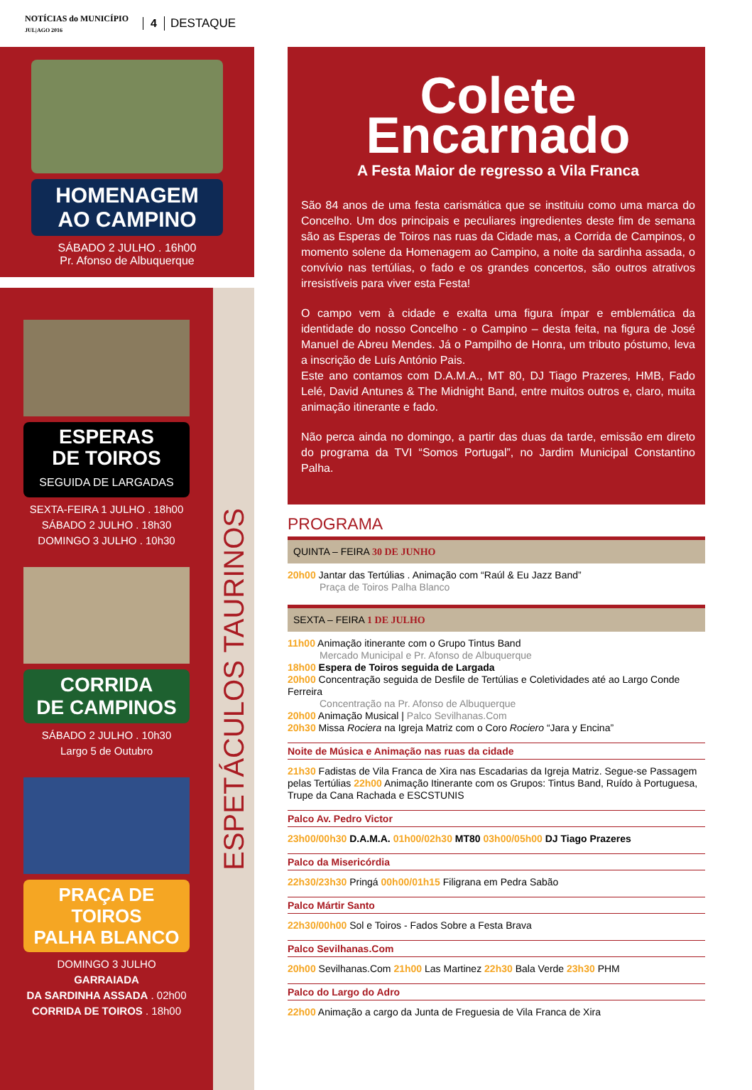NOTÍCIAS do MUNICÍPIO
JUL|AGO 2016
4 DESTAQUE
HOMENAGEM
AO CAMPINO
SÁBADO 2 JULHO . 16h00
Pr. Afonso de Albuquerque
ESPETÁCULOS TAURINOS
ESPERAS
DE TOIROS
SEGUIDA DE LARGADAS
SEXTA-FEIRA 1 JULHO . 18h00
SÁBADO 2 JULHO . 18h30
DOMINGO 3 JULHO . 10h30
CORRIDA
DE CAMPINOS
SÁBADO 2 JULHO . 10h30
Largo 5 de Outubro
PRAÇA DE TOIROS
PALHA BLANCO
DOMINGO 3 JULHO
GARRAIADA
DA SARDINHA ASSADA . 02h00
CORRIDA DE TOIROS . 18h00
Colete
Encarnado
A Festa Maior de regresso a Vila Franca
São 84 anos de uma festa carismática que se instituiu como uma marca do Concelho. Um dos principais e peculiares ingredientes deste fim de semana são as Esperas de Toiros nas ruas da Cidade mas, a Corrida de Campinos, o momento solene da Homenagem ao Campino, a noite da sardinha assada, o convívio nas tertúlias, o fado e os grandes concertos, são outros atrativos irresistíveis para viver esta Festa!
O campo vem à cidade e exalta uma figura ímpar e emblemática da identidade do nosso Concelho - o Campino – desta feita, na figura de José Manuel de Abreu Mendes. Já o Pampilho de Honra, um tributo póstumo, leva a inscrição de Luís António Pais.
Este ano contamos com D.A.M.A., MT 80, DJ Tiago Prazeres, HMB, Fado Lelé, David Antunes & The Midnight Band, entre muitos outros e, claro, muita animação itinerante e fado.
Não perca ainda no domingo, a partir das duas da tarde, emissão em direto do programa da TVI “Somos Portugal”, no Jardim Municipal Constantino Palha.
PROGRAMA
QUINTA – FEIRA 30 DE JUNHO
20h00 Jantar das Tertúlias . Animação com “Raúl & Eu Jazz Band”
Praça de Toiros Palha Blanco
SEXTA – FEIRA 1 DE JULHO
11h00 Animação itinerante com o Grupo Tintus Band
Mercado Municipal e Pr. Afonso de Albuquerque
18h00 Espera de Toiros seguida de Largada
20h00 Concentração seguida de Desfile de Tertúlias e Coletividades até ao Largo Conde Ferreira
Concentração na Pr. Afonso de Albuquerque
20h00 Animação Musical | Palco Sevilhanas.Com
20h30 Missa Rociera na Igreja Matriz com o Coro Rociero “Jara y Encina”
Noite de Música e Animação nas ruas da cidade
21h30 Fadistas de Vila Franca de Xira nas Escadarias da Igreja Matriz. Segue-se Passagem pelas Tertúlias 22h00 Animação Itinerante com os Grupos: Tintus Band, Ruído à Portuguesa, Trupe da Cana Rachada e ESCSTUNIS
Palco Av. Pedro Victor
23h00/00h30 D.A.M.A. 01h00/02h30 MT80 03h00/05h00 DJ Tiago Prazeres
Palco da Misericórdia
22h30/23h30 Pringá 00h00/01h15 Filigrana em Pedra Sabão
Palco Mártir Santo
22h30/00h00 Sol e Toiros - Fados Sobre a Festa Brava
Palco Sevilhanas.Com
20h00 Sevilhanas.Com 21h00 Las Martinez 22h30 Bala Verde 23h30 PHM
Palco do Largo do Adro
22h00 Animação a cargo da Junta de Freguesia de Vila Franca de Xira